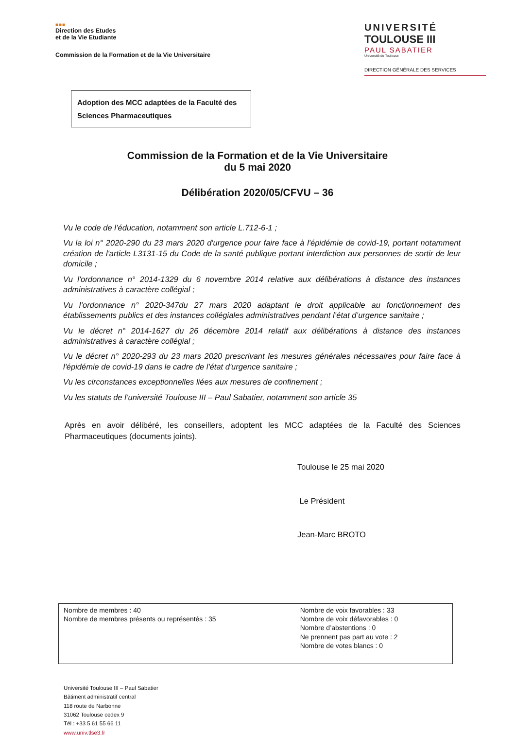■■■
Direction des Etudes
et de la Vie Etudiante
Commission de la Formation et de la Vie Universitaire
UNIVERSITÉ
TOULOUSE III
PAUL SABATIER
Université de Toulouse
DIRECTION GÉNÉRALE DES SERVICES
Adoption des MCC adaptées de la Faculté des Sciences Pharmaceutiques
Commission de la Formation et de la Vie Universitaire
du 5 mai 2020
Délibération 2020/05/CFVU – 36
Vu le code de l’éducation, notamment son article L.712-6-1 ;
Vu la loi n° 2020-290 du 23 mars 2020 d'urgence pour faire face à l'épidémie de covid-19, portant notamment création de l'article L3131-15 du Code de la santé publique portant interdiction aux personnes de sortir de leur domicile ;
Vu l'ordonnance n° 2014-1329 du 6 novembre 2014 relative aux délibérations à distance des instances administratives à caractère collégial ;
Vu l’ordonnance n° 2020-347du 27 mars 2020 adaptant le droit applicable au fonctionnement des établissements publics et des instances collégiales administratives pendant l’état d’urgence sanitaire ;
Vu le décret n° 2014-1627 du 26 décembre 2014 relatif aux délibérations à distance des instances administratives à caractère collégial ;
Vu le décret n° 2020-293 du 23 mars 2020 prescrivant les mesures générales nécessaires pour faire face à l'épidémie de covid-19 dans le cadre de l'état d'urgence sanitaire ;
Vu les circonstances exceptionnelles liées aux mesures de confinement ;
Vu les statuts de l’université Toulouse III – Paul Sabatier, notamment son article 35
Après en avoir délibéré, les conseillers, adoptent les MCC adaptées de la Faculté des Sciences Pharmaceutiques (documents joints).
Toulouse le 25 mai 2020
Le Président
Jean-Marc BROTO
| Nombre de membres : 40 Nombre de membres présents ou représentés : 35 | Nombre de voix favorables : 33 Nombre de voix défavorables : 0 Nombre d’abstentions : 0 Ne prennent pas part au vote : 2 Nombre de votes blancs : 0 |
Université Toulouse III – Paul Sabatier
Bâtiment administratif central
118 route de Narbonne
31062 Toulouse cedex 9
Tél : +33 5 61 55 66 11
www.univ.tlse3.fr